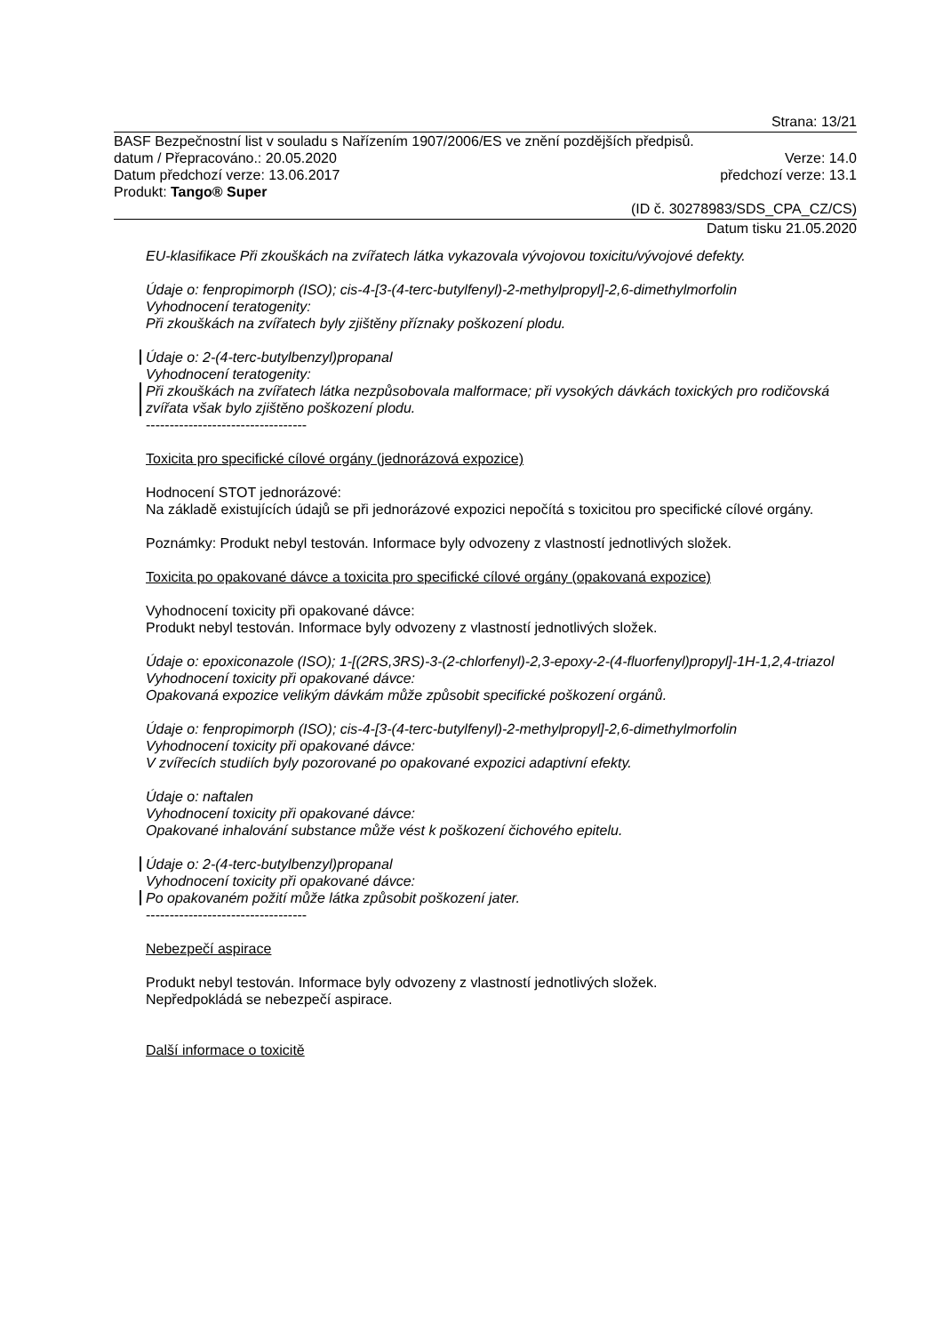Strana: 13/21
BASF Bezpečnostní list v souladu s Nařízením 1907/2006/ES ve znění pozdějších předpisů.
datum / Přepracováno.: 20.05.2020 Verze: 14.0
Datum předchozí verze: 13.06.2017 předchozí verze: 13.1
Produkt: Tango® Super
(ID č. 30278983/SDS_CPA_CZ/CS)
Datum tisku 21.05.2020
EU-klasifikace Při zkouškách na zvířatech látka vykazovala vývojovou toxicitu/vývojové defekty.
Údaje o: fenpropimorph (ISO); cis-4-[3-(4-terc-butylfenyl)-2-methylpropyl]-2,6-dimethylmorfolin
Vyhodnocení teratogenity:
Při zkouškách na zvířatech byly zjištěny příznaky poškození plodu.
Údaje o: 2-(4-terc-butylbenzyl)propanal
Vyhodnocení teratogenity:
Při zkouškách na zvířatech látka nezpůsobovala malformace; při vysokých dávkách toxických pro rodičovská zvířata však bylo zjištěno poškození plodu.
----------------------------------
Toxicita pro specifické cílové orgány (jednorázová expozice)
Hodnocení STOT jednorázové:
Na základě existujících údajů se při jednorázové expozici nepočítá s toxicitou pro specifické cílové orgány.
Poznámky: Produkt nebyl testován. Informace byly odvozeny z vlastností jednotlivých složek.
Toxicita po opakované dávce a toxicita pro specifické cílové orgány (opakovaná expozice)
Vyhodnocení toxicity při opakované dávce:
Produkt nebyl testován. Informace byly odvozeny z vlastností jednotlivých složek.
Údaje o: epoxiconazole (ISO); 1-[(2RS,3RS)-3-(2-chlorfenyl)-2,3-epoxy-2-(4-fluorfenyl)propyl]-1H-1,2,4-triazol
Vyhodnocení toxicity při opakované dávce:
Opakovaná expozice velikým dávkám může způsobit specifické poškození orgánů.
Údaje o: fenpropimorph (ISO); cis-4-[3-(4-terc-butylfenyl)-2-methylpropyl]-2,6-dimethylmorfolin
Vyhodnocení toxicity při opakované dávce:
V zvířecích studiích byly pozorované po opakované expozici adaptivní efekty.
Údaje o: naftalen
Vyhodnocení toxicity při opakované dávce:
Opakované inhalování substance může vést k poškození čichového epitelu.
Údaje o: 2-(4-terc-butylbenzyl)propanal
Vyhodnocení toxicity při opakované dávce:
Po opakovaném požití může látka způsobit poškození jater.
----------------------------------
Nebezpečí aspirace
Produkt nebyl testován. Informace byly odvozeny z vlastností jednotlivých složek.
Nepředpokládá se nebezpečí aspirace.
Další informace o toxicitě